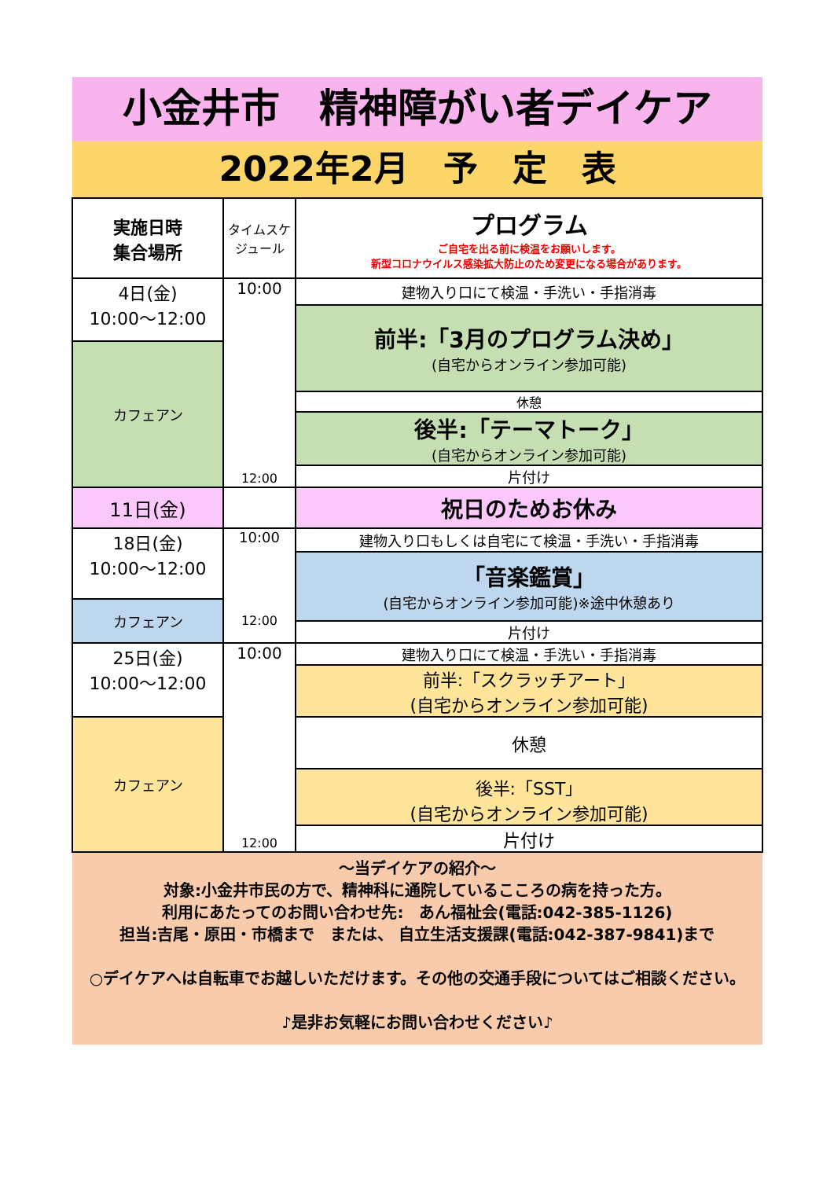小金井市　精神障がい者デイケア
2022年2月　予　定　表
| 実施日時 集合場所 | タイムスケジュール | プログラム ご自宅を出る前に検温をお願いします。 新型コロナウイルス感染拡大防止のため変更になる場合があります。 |
| --- | --- | --- |
| 4日(金) 10:00～12:00 | 10:00 12:00 | 建物入り口にて検温・手洗い・手指消毒 |
| | | 前半:「3月のプログラム決め」 (自宅からオンライン参加可能) |
| カフェアン | | |
| | | 休憩 |
| | | 後半:「テーマトーク」 (自宅からオンライン参加可能) |
| | | 片付け |
| 11日(金) | | 祝日のためお休み |
| 18日(金) 10:00～12:00 | 10:00 12:00 | 建物入り口もしくは自宅にて検温・手洗い・手指消毒 |
| | | 「音楽鑑賞」 (自宅からオンライン参加可能)※途中休憩あり |
| カフェアン | | |
| | | 片付け |
| 25日(金) 10:00～12:00 | 10:00 12:00 | 建物入り口にて検温・手洗い・手指消毒 |
| | | 前半:「スクラッチアート」 (自宅からオンライン参加可能) |
| カフェアン | | 休憩 |
| | | 後半:「SST」 (自宅からオンライン参加可能) |
| | | 片付け |
～当デイケアの紹介～
対象:小金井市民の方で、精神科に通院しているこころの病を持った方。
利用にあたってのお問い合わせ先:　あん福祉会(電話:042-385-1126)
担当:吉尾・原田・市橋まで　または、 自立生活支援課(電話:042-387-9841)まで
○デイケアへは自転車でお越しいただけます。その他の交通手段についてはご相談ください。
♪是非お気軽にお問い合わせください♪